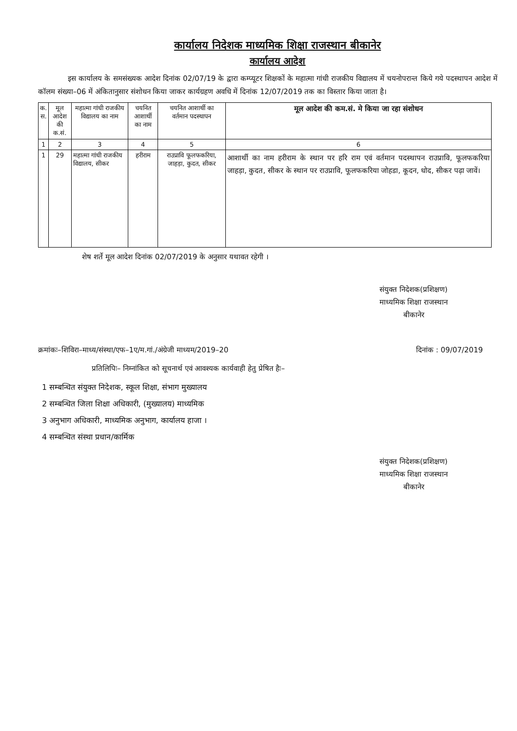कार्यालय निदेशक माध्यमिक शिक्षा राजस्थान बीकानेर
कार्यालय आदेश
इस कार्यालय के समसंख्यक आदेश दिनांक 02/07/19 के द्वारा कम्प्यूटर शिक्षकों के महात्मा गांधी राजकीय विद्यालय में चयनोपरान्त किये गये पदस्थापन आदेश में कॉलम संख्या–06 में अंकितानुसार संशोधन किया जाकर कार्यग्रहण अवधि में दिनांक 12/07/2019 तक का विस्तार किया जाता है।
| क. स. | मूल आदेश की क.सं. | महात्मा गांधी राजकीय विद्यालय का नाम | चयनित आशार्थी का नाम | चयनित आशार्थी का वर्तमान पदस्थापन | मूल आदेश की कम.सं. मे किया जा रहा संशोधन |
| --- | --- | --- | --- | --- | --- |
| 1 | 2 | 3 | 4 | 5 | 6 |
| 1 | 29 | महात्मा गांधी राजकीय विद्यालय, सीकर | हरीराम | राउप्रावि फूलफकरिया, जाहड़ा, कुदत, सीकर | आशार्थी का नाम हरीराम के स्थान पर हरि राम एवं वर्तमान पदस्थापन राउप्रावि, फूलफकरिया जाहड़ा, कुदत, सीकर के स्थान पर राउप्रावि, फूलफकरिया जोहडा, कूदन, धोद, सीकर पढ़ा जावें। |
शेष शर्ते मूल आदेश दिनांक 02/07/2019 के अनुसार यथावत रहेगी ।
संयुक्त निदेशक(प्रशिक्षण)
माध्यमिक शिक्षा राजस्थान
बीकानेर
क्रमांकः–शिविरा–माध्य/संस्था/एफ–1ए/म.गां./अंग्रेजी माध्यम/2019–20 दिनांक : 09/07/2019
प्रतिलिपिः– निम्नांकित को सूचनार्थ एवं आवश्यक कार्यवाही हेतु प्रेषित हैः–
1 सम्बन्धित संयुक्त निदेशक, स्कूल शिक्षा, संभाग मुख्यालय
2 सम्बन्धित जिला शिक्षा अधिकारी, (मुख्यालय) माध्यमिक
3 अनुभाग अधिकारी, माध्यमिक अनुभाग, कार्यालय हाजा ।
4 सम्बन्धित संस्था प्रधान/कार्मिक
संयुक्त निदेशक(प्रशिक्षण)
माध्यमिक शिक्षा राजस्थान
बीकानेर